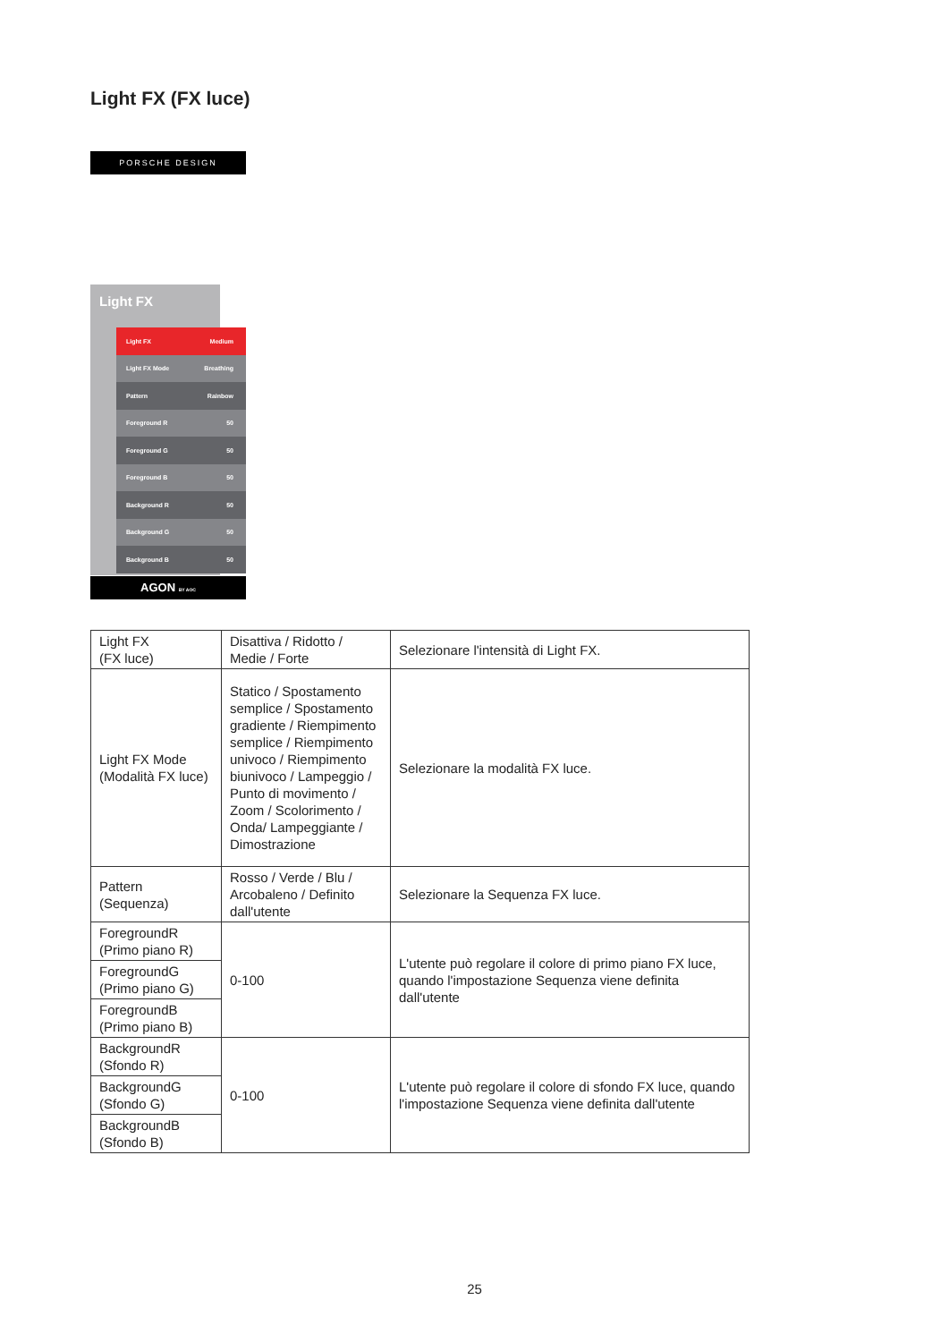Light FX (FX luce)
PORSCHE DESIGN
Light FX
Light FX Medium
Light FX Mode Breathing
Pattern Rainbow
Foreground R 50
Foreground G 50
Foreground B 50
Background R 50
Background G 50
Background B 50
AGON BY AOC
| Light FX (FX luce) | Disattiva / Ridotto / Medie / Forte | Selezionare l'intensità di Light FX. |
| Light FX Mode (Modalità FX luce) | Statico / Spostamento semplice / Spostamento gradiente / Riempimento semplice / Riempimento univoco / Riempimento biunivoco / Lampeggio / Punto di movimento / Zoom / Scolorimento / Onda/ Lampeggiante / Dimostrazione | Selezionare la modalità FX luce. |
| Pattern (Sequenza) | Rosso / Verde / Blu / Arcobaleno / Definito dall'utente | Selezionare la Sequenza FX luce. |
| ForegroundR (Primo piano R) | 0-100 | L'utente può regolare il colore di primo piano FX luce, quando l'impostazione Sequenza viene definita dall'utente |
| ForegroundG (Primo piano G) | | |
| ForegroundB (Primo piano B) | | |
| BackgroundR (Sfondo R) | 0-100 | L'utente può regolare il colore di sfondo FX luce, quando l'impostazione Sequenza viene definita dall'utente |
| BackgroundG (Sfondo G) | | |
| BackgroundB (Sfondo B) | | |
25